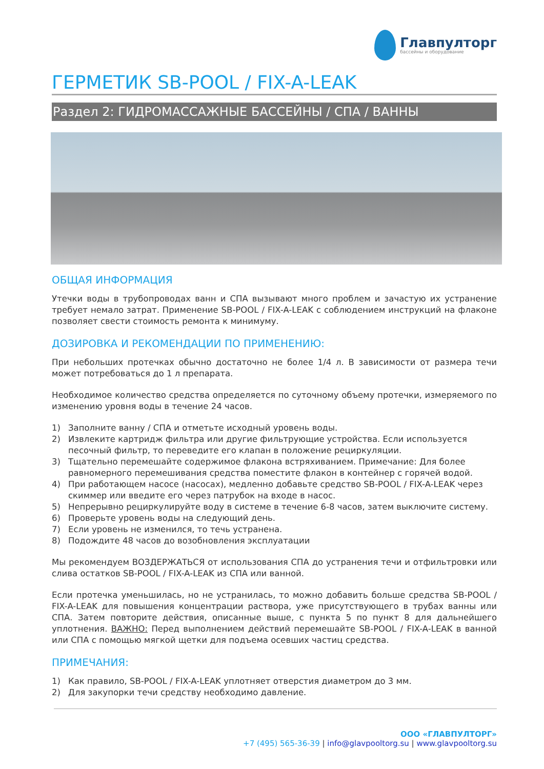Главпулторг
бассейны и оборудование
ГЕРМЕТИК SB-POOL / FIX-A-LEAK
Раздел 2: ГИДРОМАССАЖНЫЕ БАССЕЙНЫ / СПА / ВАННЫ
ОБЩАЯ ИНФОРМАЦИЯ
Утечки воды в трубопроводах ванн и СПА вызывают много проблем и зачастую их устранение требует немало затрат. Применение SB-POOL / FIX-A-LEAK с соблюдением инструкций на флаконе позволяет свести стоимость ремонта к минимуму.
ДОЗИРОВКА И РЕКОМЕНДАЦИИ ПО ПРИМЕНЕНИЮ:
При небольших протечках обычно достаточно не более 1/4 л. В зависимости от размера течи может потребоваться до 1 л препарата.
Необходимое количество средства определяется по суточному объему протечки, измеряемого по изменению уровня воды в течение 24 часов.
1) Заполните ванну / СПА и отметьте исходный уровень воды.
2) Извлеките картридж фильтра или другие фильтрующие устройства. Если используется песочный фильтр, то переведите его клапан в положение рециркуляции.
3) Тщательно перемешайте содержимое флакона встряхиванием. Примечание: Для более равномерного перемешивания средства поместите флакон в контейнер с горячей водой.
4) При работающем насосе (насосах), медленно добавьте средство SB-POOL / FIX-A-LEAK через скиммер или введите его через патрубок на входе в насос.
5) Непрерывно рециркулируйте воду в системе в течение 6-8 часов, затем выключите систему.
6) Проверьте уровень воды на следующий день.
7) Если уровень не изменился, то течь устранена.
8) Подождите 48 часов до возобновления эксплуатации
Мы рекомендуем ВОЗДЕРЖАТЬСЯ от использования СПА до устранения течи и отфильтровки или слива остатков SB-POOL / FIX-A-LEAK из СПА или ванной.
Если протечка уменьшилась, но не устранилась, то можно добавить больше средства SB-POOL / FIX-A-LEAK для повышения концентрации раствора, уже присутствующего в трубах ванны или СПА. Затем повторите действия, описанные выше, с пункта 5 по пункт 8 для дальнейшего уплотнения. ВАЖНО: Перед выполнением действий перемешайте SB-POOL / FIX-A-LEAK в ванной или СПА с помощью мягкой щетки для подъема осевших частиц средства.
ПРИМЕЧАНИЯ:
1) Как правило, SB-POOL / FIX-A-LEAK уплотняет отверстия диаметром до 3 мм.
2) Для закупорки течи средству необходимо давление.
ООО «ГЛАВПУЛТОРГ»
+7 (495) 565-36-39 | info@glavpooltorg.su | www.glavpooltorg.su